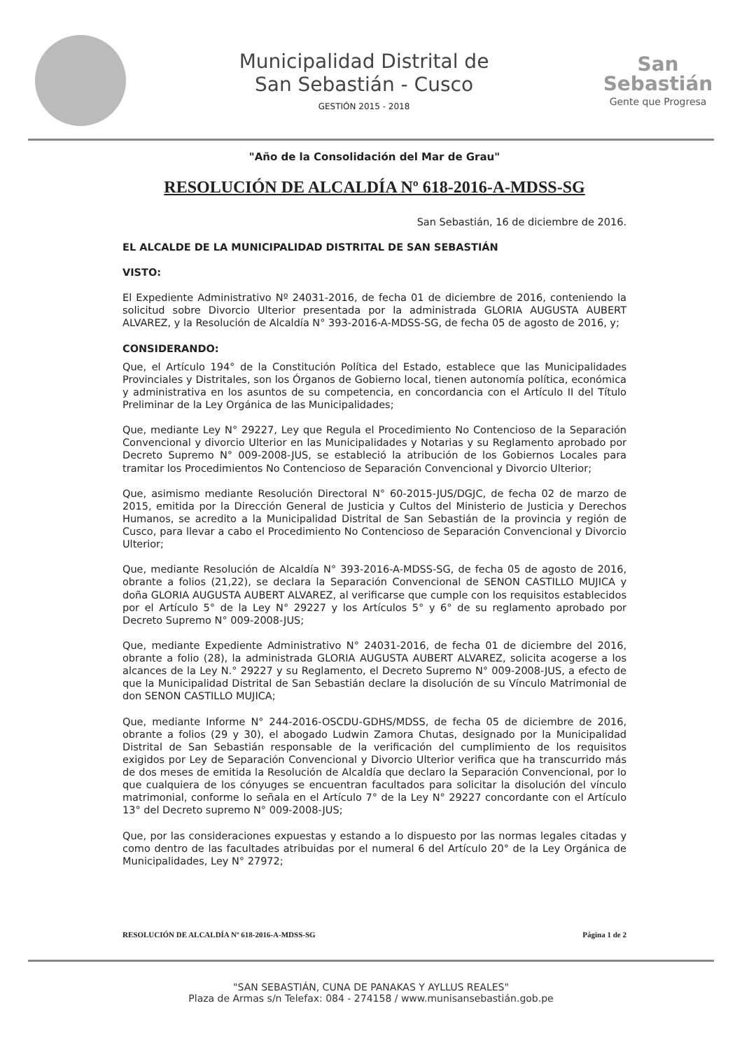Municipalidad Distrital de
San Sebastián - Cusco
GESTIÓN 2015 - 2018
San
Sebastián
Gente que Progresa
"Año de la Consolidación del Mar de Grau"
RESOLUCIÓN DE ALCALDÍA Nº 618-2016-A-MDSS-SG
San Sebastián, 16 de diciembre de 2016.
EL ALCALDE DE LA MUNICIPALIDAD DISTRITAL DE SAN SEBASTIÁN
VISTO:
El Expediente Administrativo Nº 24031-2016, de fecha 01 de diciembre de 2016, conteniendo la solicitud sobre Divorcio Ulterior presentada por la administrada GLORIA AUGUSTA AUBERT ALVAREZ, y la Resolución de Alcaldía N° 393-2016-A-MDSS-SG, de fecha 05 de agosto de 2016, y;
CONSIDERANDO:
Que, el Artículo 194° de la Constitución Política del Estado, establece que las Municipalidades Provinciales y Distritales, son los Órganos de Gobierno local, tienen autonomía política, económica y administrativa en los asuntos de su competencia, en concordancia con el Artículo II del Título Preliminar de la Ley Orgánica de las Municipalidades;
Que, mediante Ley N° 29227, Ley que Regula el Procedimiento No Contencioso de la Separación Convencional y divorcio Ulterior en las Municipalidades y Notarias y su Reglamento aprobado por Decreto Supremo N° 009-2008-JUS, se estableció la atribución de los Gobiernos Locales para tramitar los Procedimientos No Contencioso de Separación Convencional y Divorcio Ulterior;
Que, asimismo mediante Resolución Directoral N° 60-2015-JUS/DGJC, de fecha 02 de marzo de 2015, emitida por la Dirección General de Justicia y Cultos del Ministerio de Justicia y Derechos Humanos, se acredito a la Municipalidad Distrital de San Sebastián de la provincia y región de Cusco, para llevar a cabo el Procedimiento No Contencioso de Separación Convencional y Divorcio Ulterior;
Que, mediante Resolución de Alcaldía N° 393-2016-A-MDSS-SG, de fecha 05 de agosto de 2016, obrante a folios (21,22), se declara la Separación Convencional de SENON CASTILLO MUJICA y doña GLORIA AUGUSTA AUBERT ALVAREZ, al verificarse que cumple con los requisitos establecidos por el Artículo 5° de la Ley N° 29227 y los Artículos 5° y 6° de su reglamento aprobado por Decreto Supremo N° 009-2008-JUS;
Que, mediante Expediente Administrativo N° 24031-2016, de fecha 01 de diciembre del 2016, obrante a folio (28), la administrada GLORIA AUGUSTA AUBERT ALVAREZ, solicita acogerse a los alcances de la Ley N.° 29227 y su Reglamento, el Decreto Supremo N° 009-2008-JUS, a efecto de que la Municipalidad Distrital de San Sebastián declare la disolución de su Vínculo Matrimonial de don SENON CASTILLO MUJICA;
Que, mediante Informe N° 244-2016-OSCDU-GDHS/MDSS, de fecha 05 de diciembre de 2016, obrante a folios (29 y 30), el abogado Ludwin Zamora Chutas, designado por la Municipalidad Distrital de San Sebastián responsable de la verificación del cumplimiento de los requisitos exigidos por Ley de Separación Convencional y Divorcio Ulterior verifica que ha transcurrido más de dos meses de emitida la Resolución de Alcaldía que declaro la Separación Convencional, por lo que cualquiera de los cónyuges se encuentran facultados para solicitar la disolución del vínculo matrimonial, conforme lo señala en el Artículo 7° de la Ley N° 29227 concordante con el Artículo 13° del Decreto supremo N° 009-2008-JUS;
Que, por las consideraciones expuestas y estando a lo dispuesto por las normas legales citadas y como dentro de las facultades atribuidas por el numeral 6 del Artículo 20° de la Ley Orgánica de Municipalidades, Ley N° 27972;
RESOLUCIÓN DE ALCALDÍA Nº 618-2016-A-MDSS-SG Página 1 de 2
"SAN SEBASTIÁN, CUNA DE PANAKAS Y AYLLUS REALES"
Plaza de Armas s/n Telefax: 084 - 274158 / www.munisansebastián.gob.pe